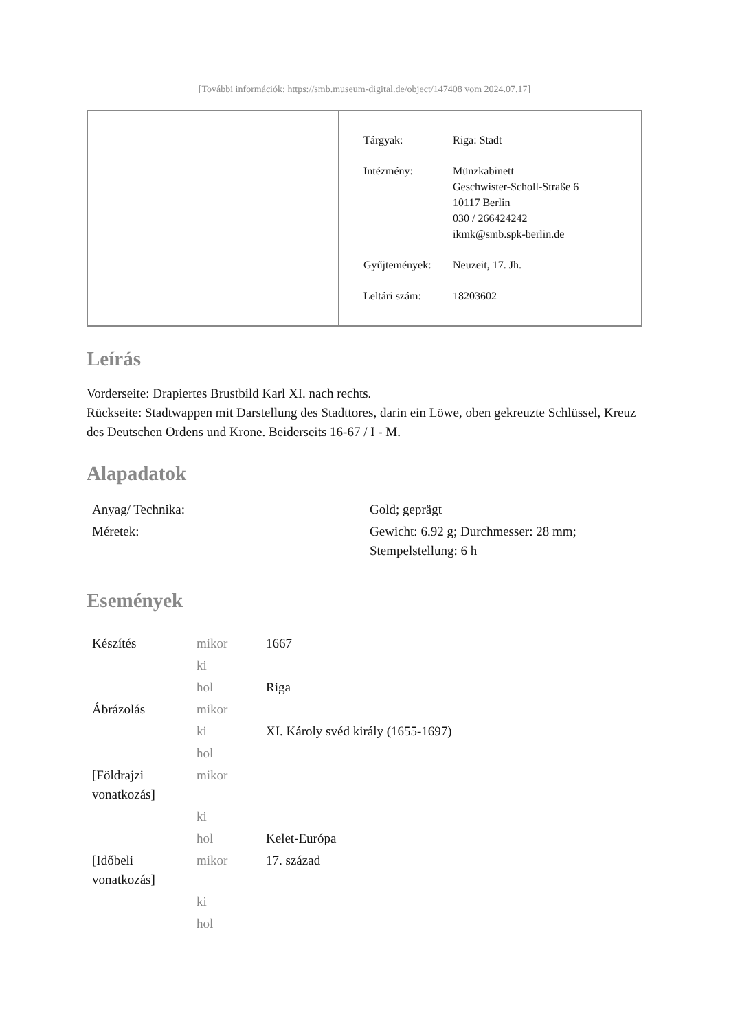[További információk: https://smb.museum-digital.de/object/147408 vom 2024.07.17]
| Tárgyak: | Riga: Stadt |
| Intézmény: | Münzkabinett Geschwister-Scholl-Straße 6 10117 Berlin 030 / 266424242 ikmk@smb.spk-berlin.de |
| Gyűjtemények: | Neuzeit, 17. Jh. |
| Leltári szám: | 18203602 |
Leírás
Vorderseite: Drapiertes Brustbild Karl XI. nach rechts.
Rückseite: Stadtwappen mit Darstellung des Stadttores, darin ein Löwe, oben gekreuzte Schlüssel, Kreuz des Deutschen Ordens und Krone. Beiderseits 16-67 / I - M.
Alapadatok
| Anyag/ Technika: | Gold; geprägt |
| Méretek: | Gewicht: 6.92 g; Durchmesser: 28 mm; Stempelstellung: 6 h |
Események
| Készítés | mikor | 1667 |
| | ki | |
| | hol | Riga |
| Ábrázolás | mikor | |
| | ki | XI. Károly svéd király (1655-1697) |
| | hol | |
| [Földrajzi vonatkozás] | mikor | |
| | ki | |
| | hol | Kelet-Európa |
| [Időbeli vonatkozás] | mikor | 17. század |
| | ki | |
| | hol | |